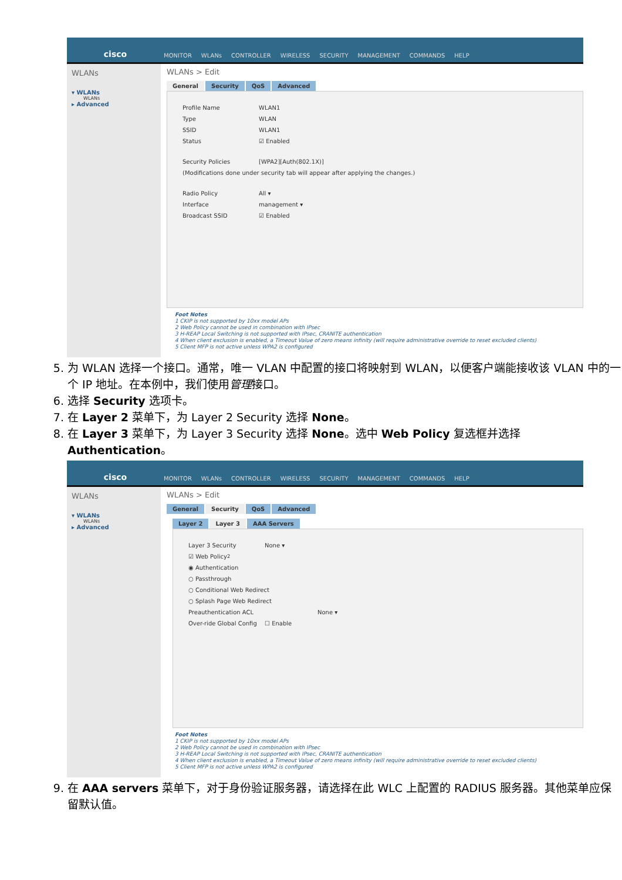cisco
MONITOR WLANs CONTROLLER WIRELESS SECURITY MANAGEMENT COMMANDS HELP
WLANs
▾ WLANs
WLANs
▸ Advanced
WLANs > Edit
General Security QoS Advanced
Profile Name WLAN1
Type WLAN
SSID WLAN1
Status ☑ Enabled
Security Policies [WPA2][Auth(802.1X)]
(Modifications done under security tab will appear after applying the changes.)
Radio Policy All ▾
Interface management ▾
Broadcast SSID ☑ Enabled
Foot Notes
1 CKIP is not supported by 10xx model APs
2 Web Policy cannot be used in combination with IPsec
3 H-REAP Local Switching is not supported with IPsec, CRANITE authentication
4 When client exclusion is enabled, a Timeout Value of zero means infinity (will require administrative override to reset excluded clients)
5 Client MFP is not active unless WPA2 is configured
5. 为 WLAN 选择一个接口。通常，唯一 VLAN 中配置的接口将映射到 WLAN，以便客户端能接收该 VLAN 中的一个 IP 地址。在本例中，我们使用管理接口。
6. 选择 Security 选项卡。
7. 在 Layer 2 菜单下，为 Layer 2 Security 选择 None。
8. 在 Layer 3 菜单下，为 Layer 3 Security 选择 None。选中 Web Policy 复选框并选择 Authentication。
cisco
MONITOR WLANs CONTROLLER WIRELESS SECURITY MANAGEMENT COMMANDS HELP
WLANs
▾ WLANs
WLANs
▸ Advanced
WLANs > Edit
General Security QoS Advanced
Layer 2 Layer 3 AAA Servers
Layer 3 Security None ▾
☑ Web Policy <sup>2</sup>
◉ Authentication
○ Passthrough
○ Conditional Web Redirect
○ Splash Page Web Redirect
Preauthentication ACL None ▾
Over-ride Global Config ☐ Enable
Foot Notes
1 CKIP is not supported by 10xx model APs
2 Web Policy cannot be used in combination with IPsec
3 H-REAP Local Switching is not supported with IPsec, CRANITE authentication
4 When client exclusion is enabled, a Timeout Value of zero means infinity (will require administrative override to reset excluded clients)
5 Client MFP is not active unless WPA2 is configured
9. 在 AAA servers 菜单下，对于身份验证服务器，请选择在此 WLC 上配置的 RADIUS 服务器。其他菜单应保留默认值。